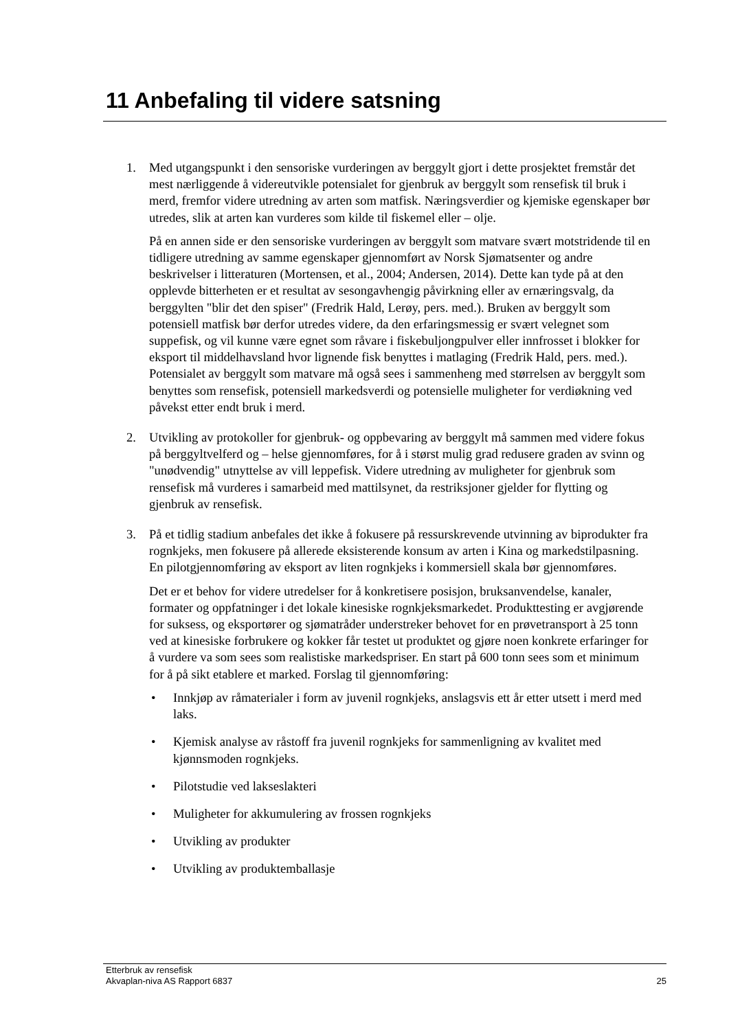11 Anbefaling til videre satsning
1. Med utgangspunkt i den sensoriske vurderingen av berggylt gjort i dette prosjektet fremstår det mest nærliggende å videreutvikle potensialet for gjenbruk av berggylt som rensefisk til bruk i merd, fremfor videre utredning av arten som matfisk. Næringsverdier og kjemiske egenskaper bør utredes, slik at arten kan vurderes som kilde til fiskemel eller – olje.
På en annen side er den sensoriske vurderingen av berggylt som matvare svært motstridende til en tidligere utredning av samme egenskaper gjennomført av Norsk Sjømatsenter og andre beskrivelser i litteraturen (Mortensen, et al., 2004; Andersen, 2014). Dette kan tyde på at den opplevde bitterheten er et resultat av sesongavhengig påvirkning eller av ernæringsvalg, da berggylten "blir det den spiser" (Fredrik Hald, Lerøy, pers. med.). Bruken av berggylt som potensiell matfisk bør derfor utredes videre, da den erfaringsmessig er svært velegnet som suppefisk, og vil kunne være egnet som råvare i fiskebuljongpulver eller innfrosset i blokker for eksport til middelhavsland hvor lignende fisk benyttes i matlaging (Fredrik Hald, pers. med.). Potensialet av berggylt som matvare må også sees i sammenheng med størrelsen av berggylt som benyttes som rensefisk, potensiell markedsverdi og potensielle muligheter for verdiøkning ved påvekst etter endt bruk i merd.
2. Utvikling av protokoller for gjenbruk- og oppbevaring av berggylt må sammen med videre fokus på berggyltvelferd og – helse gjennomføres, for å i størst mulig grad redusere graden av svinn og "unødvendig" utnyttelse av vill leppefisk. Videre utredning av muligheter for gjenbruk som rensefisk må vurderes i samarbeid med mattilsynet, da restriksjoner gjelder for flytting og gjenbruk av rensefisk.
3. På et tidlig stadium anbefales det ikke å fokusere på ressurskrevende utvinning av biprodukter fra rognkjeks, men fokusere på allerede eksisterende konsum av arten i Kina og markedstilpasning. En pilotgjennomføring av eksport av liten rognkjeks i kommersiell skala bør gjennomføres.
Det er et behov for videre utredelser for å konkretisere posisjon, bruksanvendelse, kanaler, formater og oppfatninger i det lokale kinesiske rognkjeksmarkedet. Produkttesting er avgjørende for suksess, og eksportører og sjømatråder understreker behovet for en prøvetransport à 25 tonn ved at kinesiske forbrukere og kokker får testet ut produktet og gjøre noen konkrete erfaringer for å vurdere va som sees som realistiske markedspriser. En start på 600 tonn sees som et minimum for å på sikt etablere et marked. Forslag til gjennomføring:
• Innkjøp av råmaterialer i form av juvenil rognkjeks, anslagsvis ett år etter utsett i merd med laks.
• Kjemisk analyse av råstoff fra juvenil rognkjeks for sammenligning av kvalitet med kjønnsmoden rognkjeks.
• Pilotstudie ved lakseslakteri
• Muligheter for akkumulering av frossen rognkjeks
• Utvikling av produkter
• Utvikling av produktemballasje
Etterbruk av rensefisk
Akvaplan-niva AS Rapport 6837 25